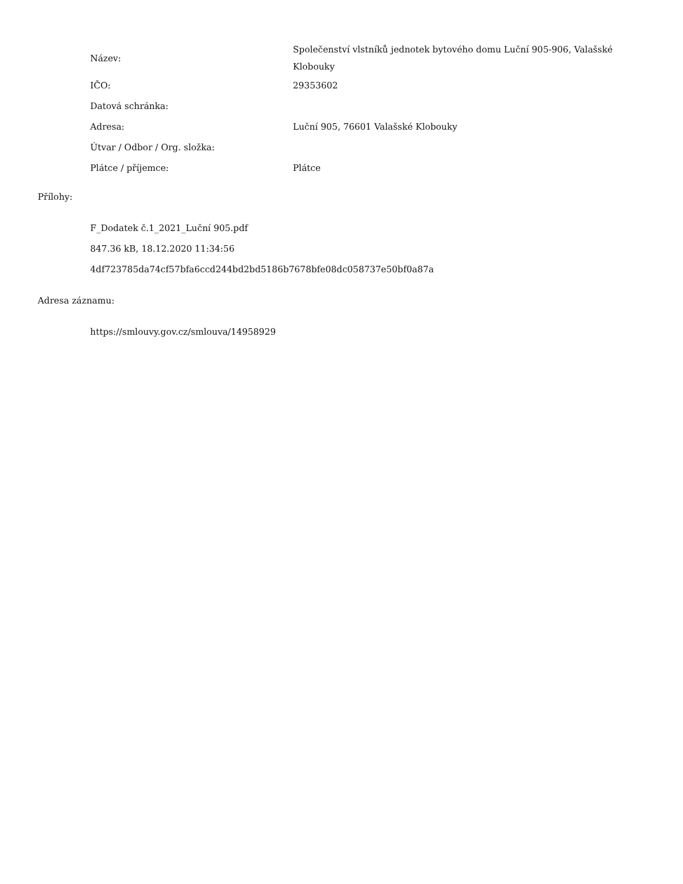| Název: | Společenství vlstníků jednotek bytového domu Luční 905-906, Valašské Klobouky |
| IČO: | 29353602 |
| Datová schránka: | |
| Adresa: | Luční 905, 76601 Valašské Klobouky |
| Útvar / Odbor / Org. složka: | |
| Plátce / příjemce: | Plátce |
Přílohy:
F_Dodatek č.1_2021_Luční 905.pdf
847.36 kB, 18.12.2020 11:34:56
4df723785da74cf57bfa6ccd244bd2bd5186b7678bfe08dc058737e50bf0a87a
Adresa záznamu:
https://smlouvy.gov.cz/smlouva/14958929